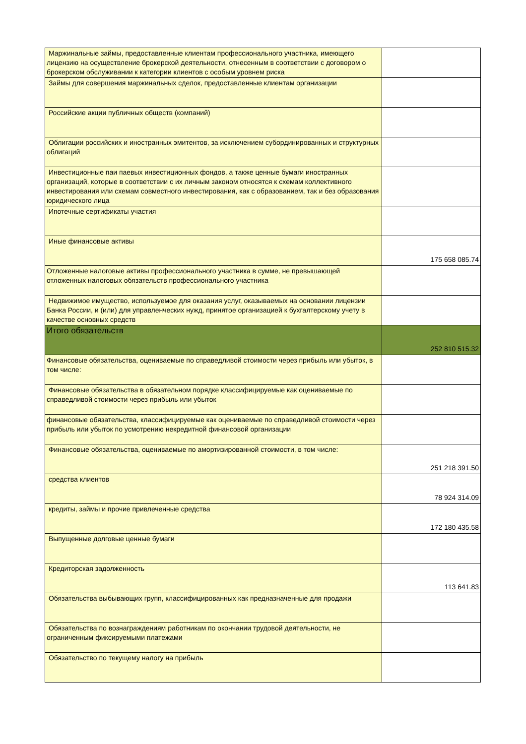| Маржинальные займы, предоставленные клиентам профессионального участника, имеющего лицензию на осуществление брокерской деятельности, отнесенным в соответствии с договором о брокерском обслуживании к категории клиентов с особым уровнем риска | |
| Займы для совершения маржинальных сделок, предоставленные клиентам организации | |
| Российские акции публичных обществ (компаний) | |
| Облигации российских и иностранных эмитентов, за исключением субординированных и структурных облигаций | |
| Инвестиционные паи паевых инвестиционных фондов, а также ценные бумаги иностранных организаций, которые в соответствии с их личным законом относятся к схемам коллективного инвестирования или схемам совместного инвестирования, как с образованием, так и без образования юридического лица | |
| Ипотечные сертификаты участия | |
| Иные финансовые активы | 175 658 085.74 |
| Отложенные налоговые активы профессионального участника в сумме, не превышающей отложенных налоговых обязательств профессионального участника | |
| Недвижимое имущество, используемое для оказания услуг, оказываемых на основании лицензии Банка России, и (или) для управленческих нужд, принятое организацией к бухгалтерскому учету в качестве основных средств | |
| Итого обязательств | 252 810 515.32 |
| Финансовые обязательства, оцениваемые по справедливой стоимости через прибыль или убыток, в том числе: | |
| Финансовые обязательства в обязательном порядке классифицируемые как оцениваемые по справедливой стоимости через прибыль или убыток | |
| финансовые обязательства, классифицируемые как оцениваемые по справедливой стоимости через прибыль или убыток по усмотрению некредитной финансовой организации | |
| Финансовые обязательства, оцениваемые по амортизированной стоимости, в том числе: | 251 218 391.50 |
| средства клиентов | 78 924 314.09 |
| кредиты, займы и прочие привлеченные средства | 172 180 435.58 |
| Выпущенные долговые ценные бумаги | |
| Кредиторская задолженность | 113 641.83 |
| Обязательства выбывающих групп, классифицированных как предназначенные для продажи | |
| Обязательства по вознаграждениям работникам по окончании трудовой деятельности, не ограниченным фиксируемыми платежами | |
| Обязательство по текущему налогу на прибыль | |